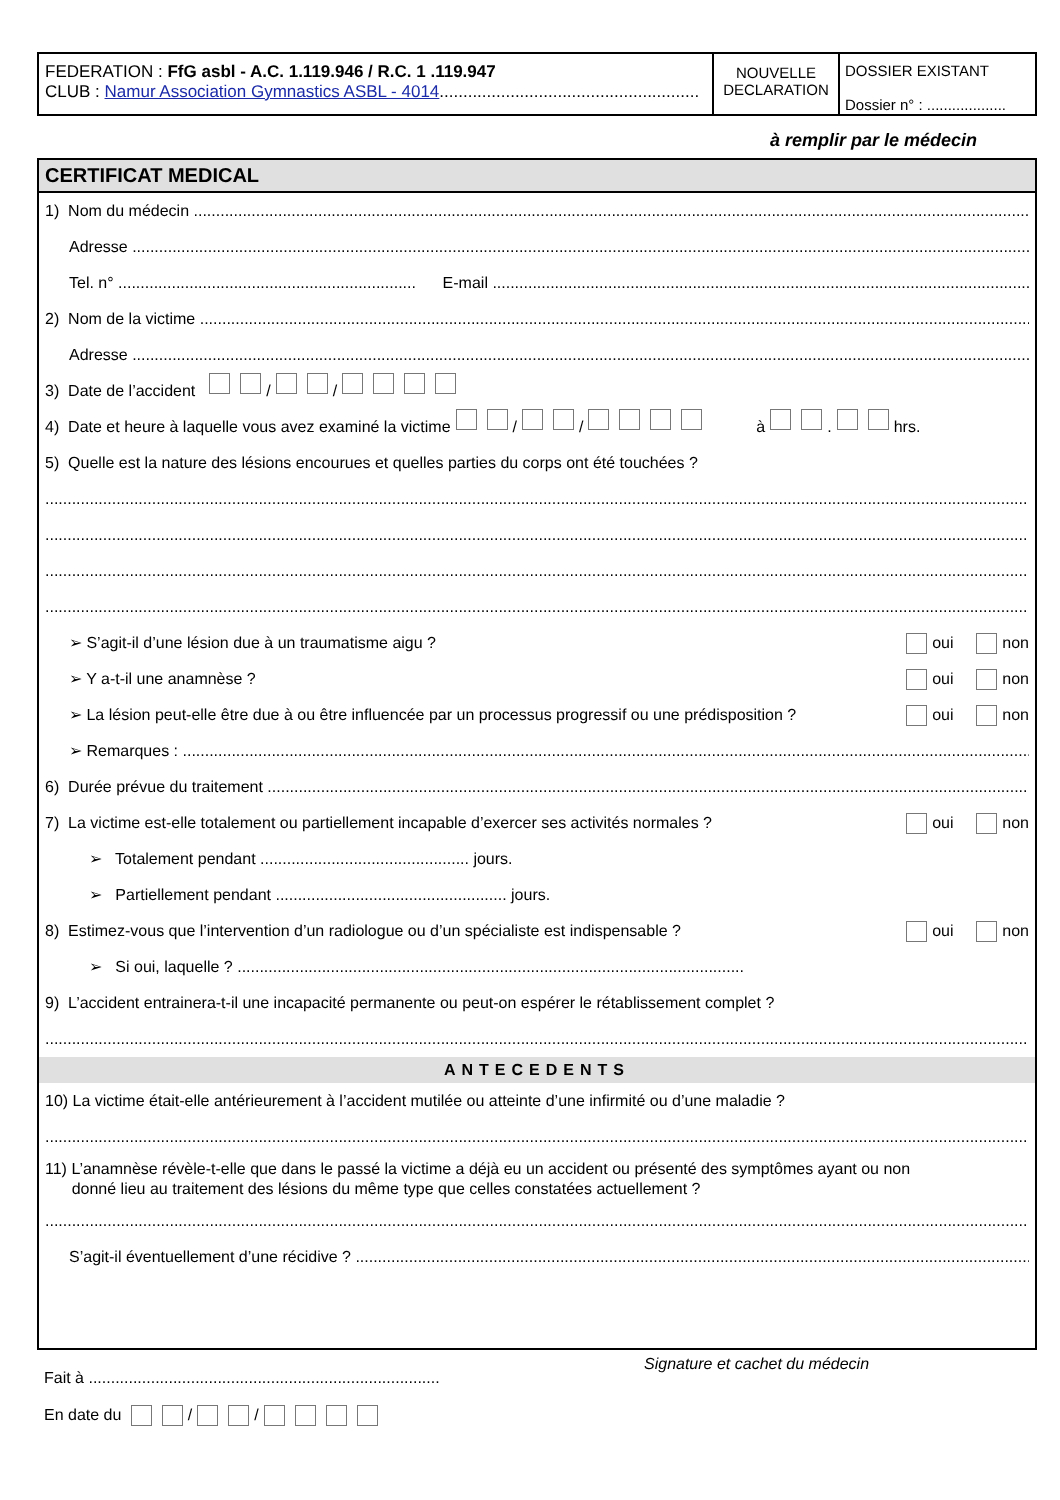FEDERATION : FfG asbl - A.C. 1.119.946 / R.C. 1 .119.947
CLUB : Namur Association Gymnastics ASBL - 4014.......................................................
NOUVELLE
DECLARATION
DOSSIER EXISTANT
Dossier n° : ...................
à remplir par le médecin
CERTIFICAT MEDICAL
1) Nom du médecin
Adresse
Tel. n° ................................................................... E-mail
2) Nom de la victime
Adresse
3) Date de l’accident / /
4) Date et heure à laquelle vous avez examiné la victime / / à . hrs.
5) Quelle est la nature des lésions encourues et quelles parties du corps ont été touchées ?
➢ S’agit-il d’une lésion due à un traumatisme aigu ? oui non
➢ Y a-t-il une anamnèse ? oui non
➢ La lésion peut-elle être due à ou être influencée par un processus progressif ou une prédisposition ? oui non
➢ Remarques :
6) Durée prévue du traitement
7) La victime est-elle totalement ou partiellement incapable d’exercer ses activités normales ? oui non
➢ Totalement pendant ............................................... jours.
➢ Partiellement pendant .................................................... jours.
8) Estimez-vous que l’intervention d’un radiologue ou d’un spécialiste est indispensable ? oui non
➢ Si oui, laquelle ? ..................................................................................................................
9) L’accident entrainera-t-il une incapacité permanente ou peut-on espérer le rétablissement complet ?
ANTECEDENTS
10) La victime était-elle antérieurement à l’accident mutilée ou atteinte d’une infirmité ou d’une maladie ?
11) L’anamnèse révèle-t-elle que dans le passé la victime a déjà eu un accident ou présenté des symptômes ayant ou non
donné lieu au traitement des lésions du même type que celles constatées actuellement ?
S’agit-il éventuellement d’une récidive ?
Fait à ...............................................................................
Signature et cachet du médecin
En date du / /